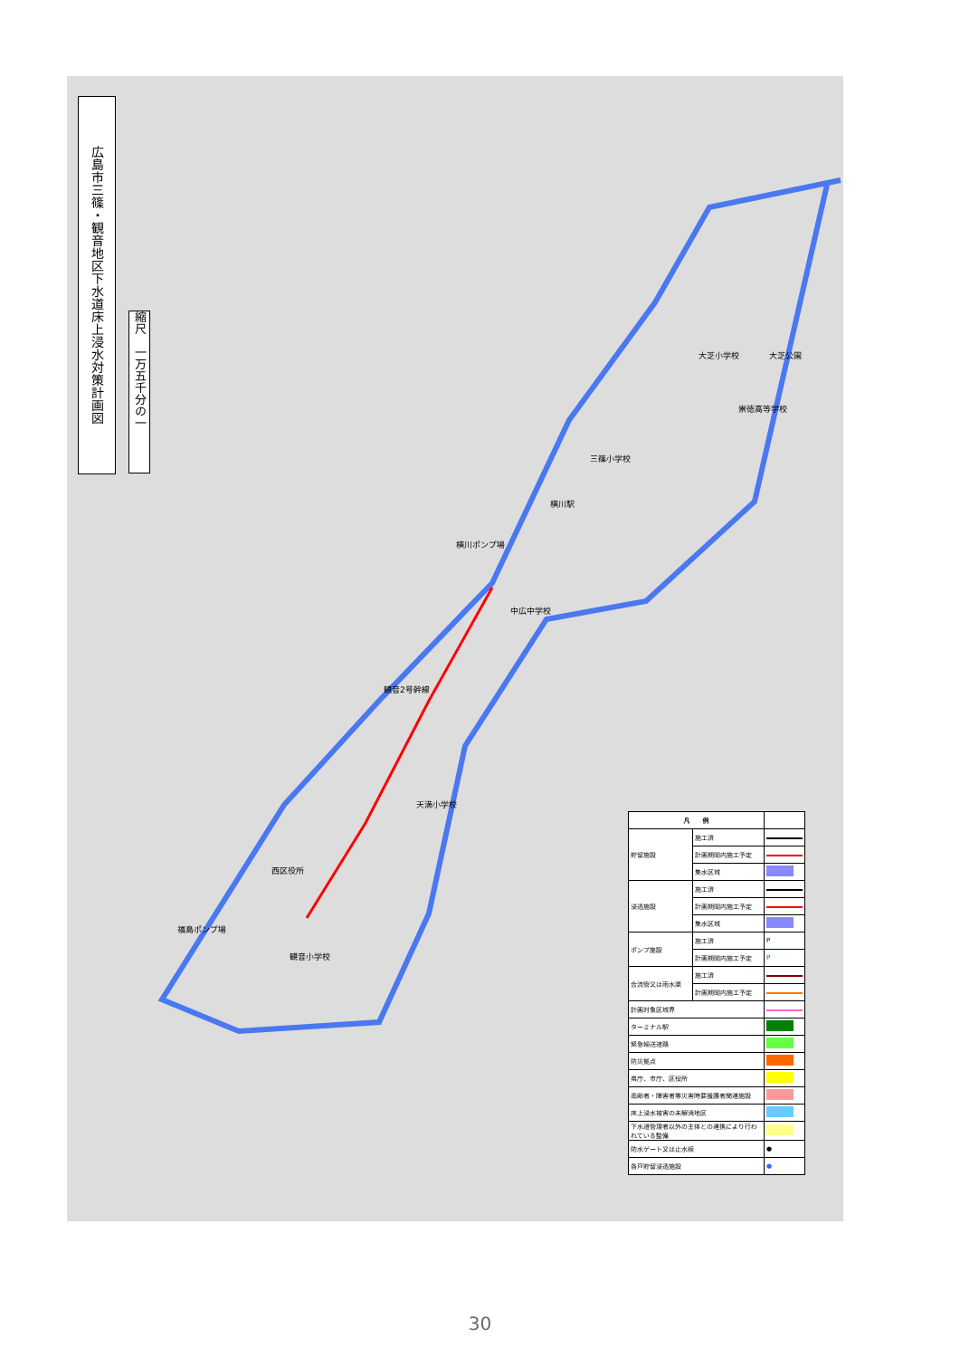広島市三篠・観音地区下水道床上浸水対策計画図
縮尺　一万五千分の一
大芝小学校 大芝公園
崇徳高等学校
三篠小学校
横川駅
横川ポンプ場
中広中学校
観音2号幹線
天満小学校
西区役所
福島ポンプ場
観音小学校
| 凡 例 | | |
| --- | --- | --- |
| 貯留施設 | 施工済 | |
| | 計画期間内施工予定 | |
| | 集水区域 | |
| 浸透施設 | 施工済 | |
| | 計画期間内施工予定 | |
| | 集水区域 | |
| ポンプ施設 | 施工済 | P |
| | 計画期間内施工予定 | P |
| 合流管又は雨水渠 | 施工済 | |
| | 計画期間内施工予定 | |
| 計画対象区域界 | | |
| ターミナル駅 | | |
| 緊急輸送道路 | | |
| 防災拠点 | | |
| 県庁、市庁、区役所 | | |
| 高齢者・障害者等災害時要援護者関連施設 | | |
| 床上浸水被害の未解消地区 | | |
| 下水道管理者以外の主体との連携により行われている整備 | | |
| 防水ゲート又は止水板 | | ● |
| 各戸貯留浸透施設 | | ● |
30